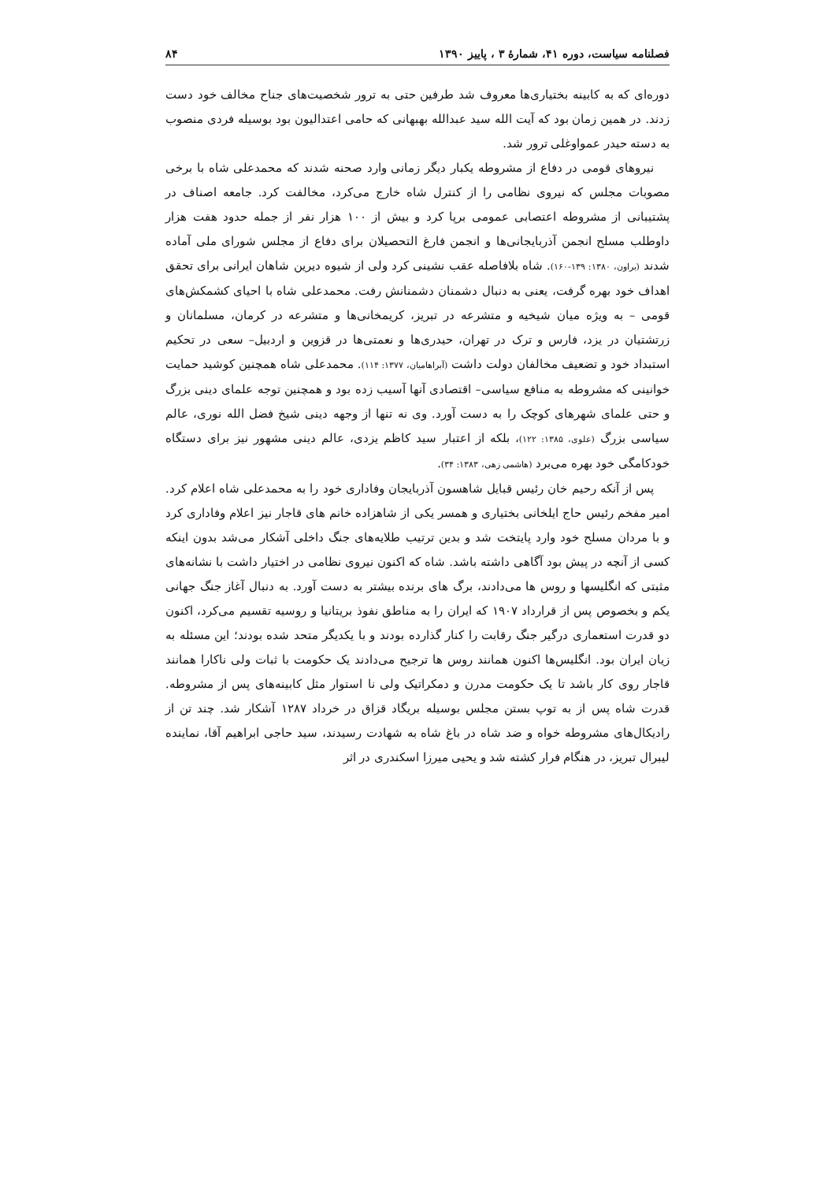فصلنامه سیاست، دوره ۴۱، شمارهٔ ۳ ، پاییز ۱۳۹۰ ۸۴
دوره‌ای که به کابینه بختیاری‌ها معروف شد طرفین حتی به ترور شخصیت‌های جناح مخالف خود دست زدند. در همین زمان بود که آیت الله سید عبدالله بهبهانی که حامی اعتدالیون بود بوسیله فردی منصوب به دسته حیدر عمواوغلی ترور شد.
نیروهای قومی در دفاع از مشروطه یکبار دیگر زمانی وارد صحنه شدند که محمدعلی شاه با برخی مصوبات مجلس که نیروی نظامی را از کنترل شاه خارج می‌کرد، مخالفت کرد. جامعه اصناف در پشتیبانی از مشروطه اعتصابی عمومی برپا کرد و بیش از ۱۰۰ هزار نفر از جمله حدود هفت هزار داوطلب مسلح انجمن آذربایجانی‌ها و انجمن فارغ التحصیلان برای دفاع از مجلس شورای ملی آماده شدند (براون، ۱۳۸۰: ۱۳۹-۱۶۰). شاه بلافاصله عقب نشینی کرد ولی از شیوه دیرین شاهان ایرانی برای تحقق اهداف خود بهره گرفت، یعنی به دنبال دشمنان دشمنانش رفت. محمدعلی شاه با احیای کشمکش‌های قومی – به ویژه میان شیخیه و متشرعه در تبریز، کریمخانی‌ها و متشرعه در کرمان، مسلمانان و زرتشتیان در یزد، فارس و ترک در تهران، حیدری‌ها و نعمتی‌ها در قزوین و اردبیل– سعی در تحکیم استبداد خود و تضعیف مخالفان دولت داشت (آبراهامیان، ۱۳۷۷: ۱۱۴). محمدعلی شاه همچنین کوشید حمایت خوانینی که مشروطه به منافع سیاسی– اقتصادی آنها آسیب زده بود و همچنین توجه علمای دینی بزرگ و حتی علمای شهرهای کوچک را به دست آورد. وی نه تنها از وجهه دینی شیخ فضل الله نوری، عالم سیاسی بزرگ (علوی، ۱۳۸۵: ۱۲۲)، بلکه از اعتبار سید کاظم یزدی، عالم دینی مشهور نیز برای دستگاه خودکامگی خود بهره می‌برد (هاشمی زهی، ۱۳۸۳: ۳۴).
پس از آنکه رحیم خان رئیس قبایل شاهسون آذربایجان وفاداری خود را به محمدعلی شاه اعلام کرد. امیر مفخم رئیس حاج ایلخانی بختیاری و همسر یکی از شاهزاده خانم های قاجار نیز اعلام وفاداری کرد و با مردان مسلح خود وارد پایتخت شد و بدین ترتیب طلایه‌های جنگ داخلی آشکار می‌شد بدون اینکه کسی از آنچه در پیش بود آگاهی داشته باشد. شاه که اکنون نیروی نظامی در اختیار داشت با نشانه‌های مثبتی که انگلیسها و روس ها می‌دادند، برگ های برنده بیشتر به دست آورد. به دنبال آغاز جنگ جهانی یکم و بخصوص پس از قرارداد ۱۹۰۷ که ایران را به مناطق نفوذ بریتانیا و روسیه تقسیم می‌کرد، اکنون دو قدرت استعماری درگیر جنگ رقابت را کنار گذارده بودند و با یکدیگر متحد شده بودند؛ این مسئله به زیان ایران بود. انگلیس‌ها اکنون همانند روس ها ترجیح می‌دادند یک حکومت با ثبات ولی ناکارا همانند قاجار روی کار باشد تا یک حکومت مدرن و دمکراتیک ولی نا استوار مثل کابینه‌های پس از مشروطه. قدرت شاه پس از به توپ بستن مجلس بوسیله بریگاد قزاق در خرداد ۱۲۸۷ آشکار شد. چند تن از رادیکال‌های مشروطه خواه و ضد شاه در باغ شاه به شهادت رسیدند، سید حاجی ابراهیم آقا، نماینده لیبرال تبریز، در هنگام فرار کشته شد و یحیی میرزا اسکندری در اثر